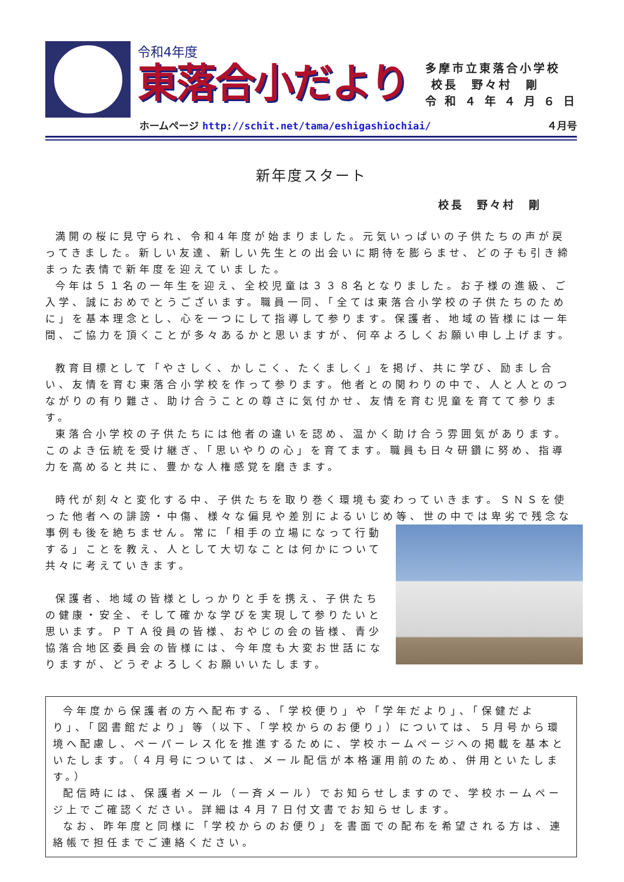令和4年度
東落合小だより
多摩市立東落合小学校
校長　野々村　剛
令 和 ４ 年 ４ 月 ６ 日
ホームページ http://schit.net/tama/eshigashiochiai/ ４月号
新年度スタート
校長　野々村　剛
満開の桜に見守られ、令和4年度が始まりました。元気いっぱいの子供たちの声が戻ってきました。新しい友達、新しい先生との出会いに期待を膨らませ、どの子も引き締まった表情で新年度を迎えていました。
今年は５１名の一年生を迎え、全校児童は３３８名となりました。お子様の進級、ご入学、誠におめでとうございます。職員一同、「全ては東落合小学校の子供たちのために」を基本理念とし、心を一つにして指導して参ります。保護者、地域の皆様には一年間、ご協力を頂くことが多々あるかと思いますが、何卒よろしくお願い申し上げます。
教育目標として「やさしく、かしこく、たくましく」を掲げ、共に学び、励まし合い、友情を育む東落合小学校を作って参ります。他者との関わりの中で、人と人とのつながりの有り難さ、助け合うことの尊さに気付かせ、友情を育む児童を育てて参ります。
東落合小学校の子供たちには他者の違いを認め、温かく助け合う雰囲気があります。このよき伝統を受け継ぎ、「思いやりの心」を育てます。職員も日々研鑽に努め、指導力を高めると共に、豊かな人権感覚を磨きます。
時代が刻々と変化する中、子供たちを取り巻く環境も変わっていきます。ＳＮＳを使った他者への誹謗・中傷、様々な偏見や差別によるいじめ等、世の中では卑劣 で残念な事例も後を絶ちません。常に「相手の立場になって行動する」ことを教え、人として大切なことは何かについて共々に考えていきます。
保護者、地域の皆様としっかりと手を携え、子供たちの健康・安全、そして確かな学びを実現して参りたいと思います。ＰＴＡ役員の皆様、おやじの会の皆様、青少協落合地区委員会の皆様には、今年度も大変お世話になりますが、どうぞよろしくお願いいたします。
今年度から保護者の方へ配布する、「学校便り」や「学年だより」、「保健だより」、「図書館だより」等（以下、「学校からのお便り」）については、５月号から環境へ配慮し、ペーパーレス化を推進するために、学校ホームページへの掲載を基本といたします。（４月号については、メール配信が本格運用前のため、併用といたします。）
配信時には、保護者メール（一斉メール）でお知らせしますので、学校ホームページ上でご確認ください。詳細は４月７日付文書でお知らせします。
なお、昨年度と同様に「学校からのお便り」を書面での配布を希望される方は、連絡帳で担任までご連絡ください。